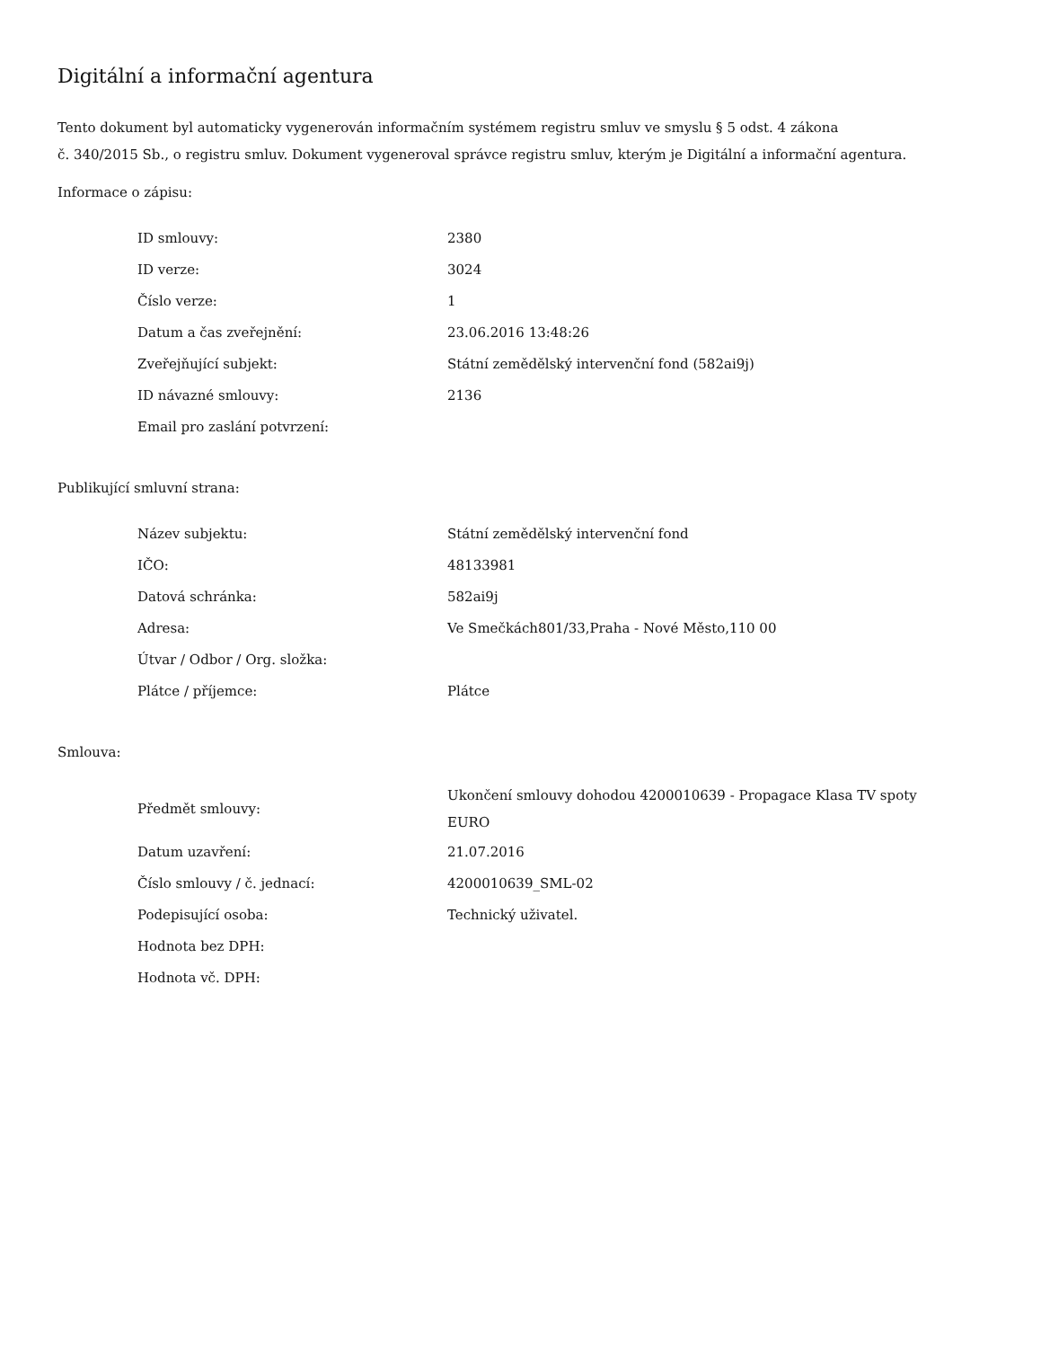Digitální a informační agentura
Tento dokument byl automaticky vygenerován informačním systémem registru smluv ve smyslu § 5 odst. 4 zákona
č. 340/2015 Sb., o registru smluv. Dokument vygeneroval správce registru smluv, kterým je Digitální a informační agentura.
Informace o zápisu:
| ID smlouvy: | 2380 |
| ID verze: | 3024 |
| Číslo verze: | 1 |
| Datum a čas zveřejnění: | 23.06.2016 13:48:26 |
| Zveřejňující subjekt: | Státní zemědělský intervenční fond (582ai9j) |
| ID návazné smlouvy: | 2136 |
| Email pro zaslání potvrzení: | |
Publikující smluvní strana:
| Název subjektu: | Státní zemědělský intervenční fond |
| IČO: | 48133981 |
| Datová schránka: | 582ai9j |
| Adresa: | Ve Smečkách801/33,Praha - Nové Město,110 00 |
| Útvar / Odbor / Org. složka: | |
| Plátce / příjemce: | Plátce |
Smlouva:
| Předmět smlouvy: | Ukončení smlouvy dohodou 4200010639 - Propagace Klasa TV spoty EURO |
| Datum uzavření: | 21.07.2016 |
| Číslo smlouvy / č. jednací: | 4200010639_SML-02 |
| Podepisující osoba: | Technický uživatel. |
| Hodnota bez DPH: | |
| Hodnota vč. DPH: | |